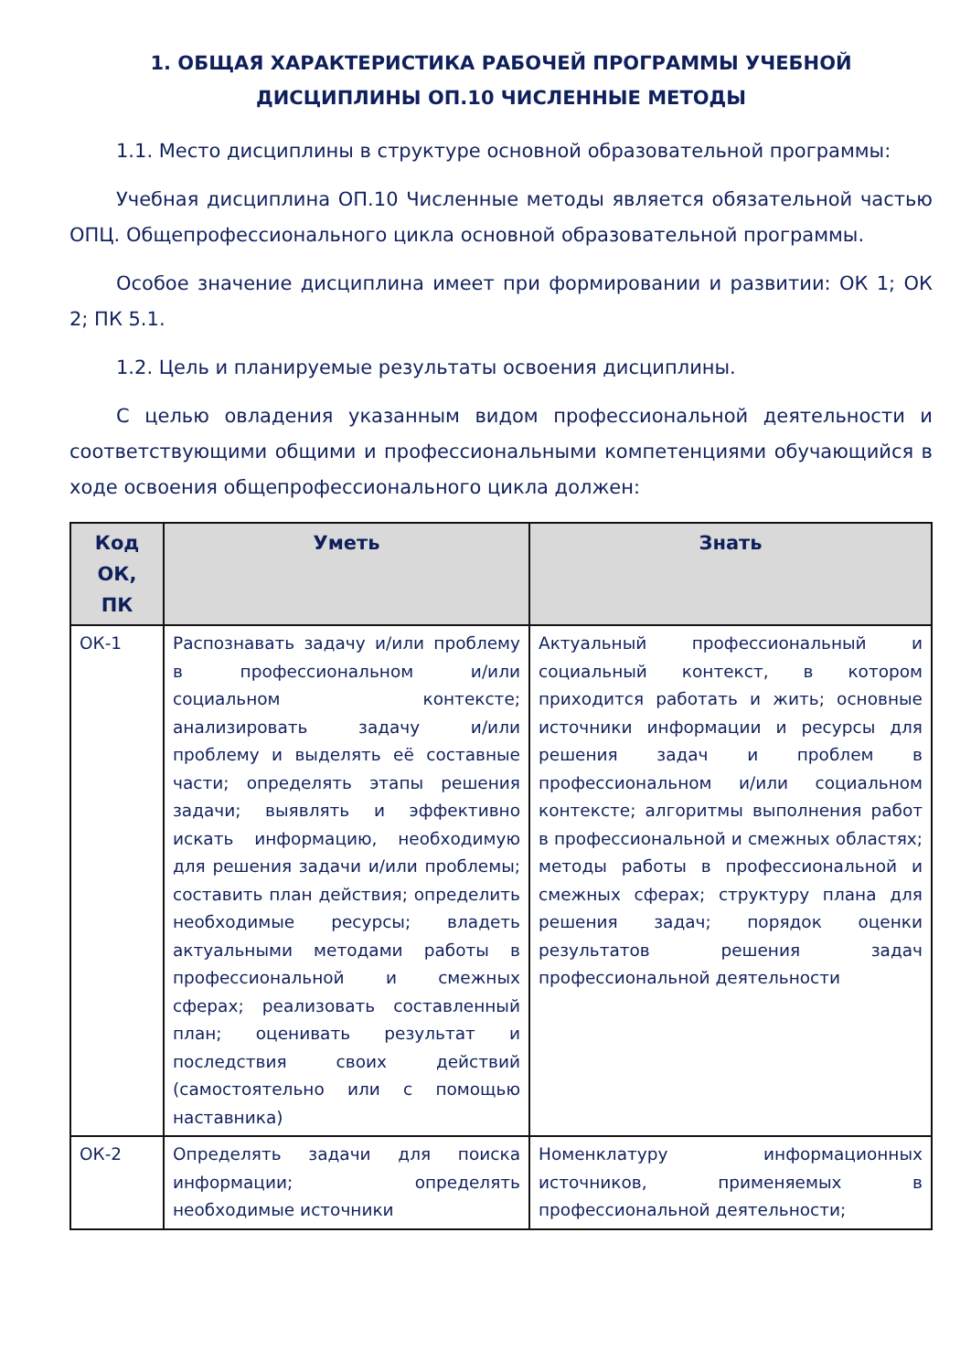1. ОБЩАЯ ХАРАКТЕРИСТИКА РАБОЧЕЙ ПРОГРАММЫ УЧЕБНОЙ ДИСЦИПЛИНЫ ОП.10 ЧИСЛЕННЫЕ МЕТОДЫ
1.1. Место дисциплины в структуре основной образовательной программы:
Учебная дисциплина ОП.10 Численные методы является обязательной частью ОПЦ. Общепрофессионального цикла основной образовательной программы.
Особое значение дисциплина имеет при формировании и развитии: ОК 1; ОК 2; ПК 5.1.
1.2. Цель и планируемые результаты освоения дисциплины.
С целью овладения указанным видом профессиональной деятельности и соответствующими общими и профессиональными компетенциями обучающийся в ходе освоения общепрофессионального цикла должен:
| Код ОК, ПК | Уметь | Знать |
| --- | --- | --- |
| ОК-1 | Распознавать задачу и/или проблему в профессиональном и/или социальном контексте; анализировать задачу и/или проблему и выделять её составные части; определять этапы решения задачи; выявлять и эффективно искать информацию, необходимую для решения задачи и/или проблемы; составить план действия; определить необходимые ресурсы; владеть актуальными методами работы в профессиональной и смежных сферах; реализовать составленный план; оценивать результат и последствия своих действий (самостоятельно или с помощью наставника) | Актуальный профессиональный и социальный контекст, в котором приходится работать и жить; основные источники информации и ресурсы для решения задач и проблем в профессиональном и/или социальном контексте; алгоритмы выполнения работ в профессиональной и смежных областях; методы работы в профессиональной и смежных сферах; структуру плана для решения задач; порядок оценки результатов решения задач профессиональной деятельности |
| ОК-2 | Определять задачи для поиска информации; определять необходимые источники | Номенклатуру информационных источников, применяемых в профессиональной деятельности; |